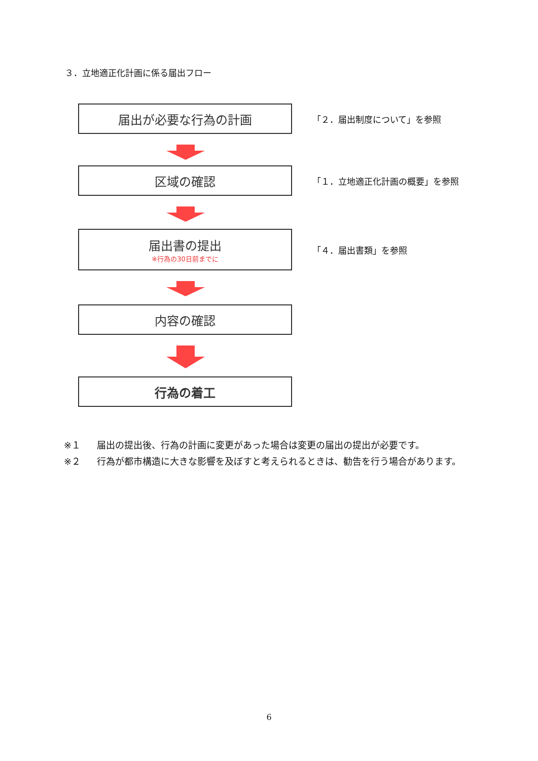３．立地適正化計画に係る届出フロー
届出が必要な行為の計画
「２．届出制度について」を参照
区域の確認
「１．立地適正化計画の概要」を参照
届出書の提出
※行為の30日前までに
「４．届出書類」を参照
内容の確認
行為の着工
※１ 届出の提出後、行為の計画に変更があった場合は変更の届出の提出が必要です。
※２ 行為が都市構造に大きな影響を及ぼすと考えられるときは、勧告を行う場合があります。
6